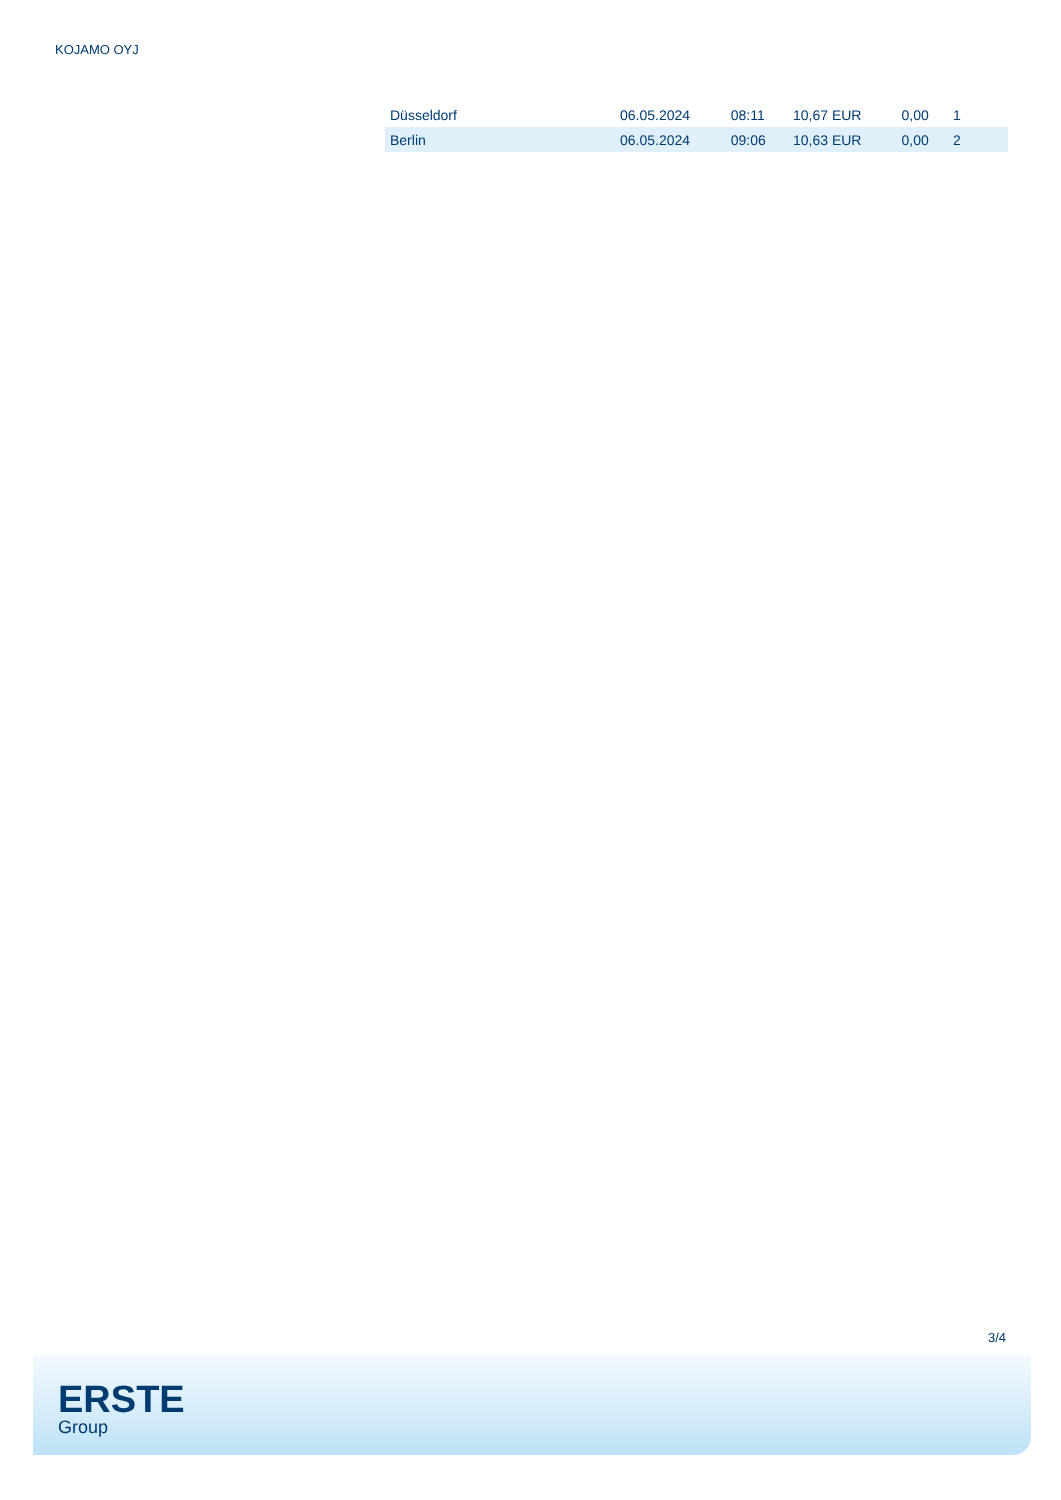KOJAMO OYJ
| Düsseldorf | 06.05.2024 | 08:11 | 10,67 EUR | 0,00 | 1 |
| Berlin | 06.05.2024 | 09:06 | 10,63 EUR | 0,00 | 2 |
3/4
ERSTE
Group